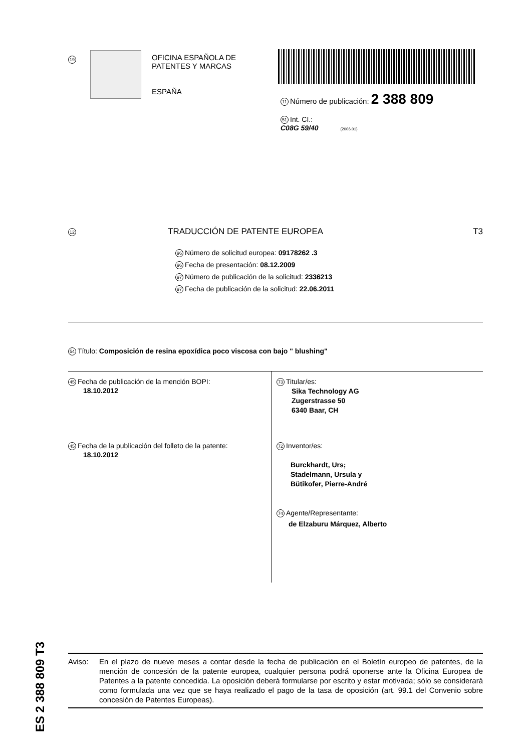19
OFICINA ESPAÑOLA DE
PATENTES Y MARCAS
ESPAÑA
11 Número de publicación: 2 388 809
51 Int. CI.:
C08G 59/40 (2006.01)
12 TRADUCCIÓN DE PATENTE EUROPEA T3
96 Número de solicitud europea: 09178262 .3
96 Fecha de presentación: 08.12.2009
97 Número de publicación de la solicitud: 2336213
97 Fecha de publicación de la solicitud: 22.06.2011
54 Título: Composición de resina epoxídica poco viscosa con bajo " blushing"
45 Fecha de publicación de la mención BOPI:
18.10.2012
45 Fecha de la publicación del folleto de la patente:
18.10.2012
73 Titular/es:
Sika Technology AG
Zugerstrasse 50
6340 Baar, CH
72 Inventor/es:
Burckhardt, Urs;
Stadelmann, Ursula y
Bütikofer, Pierre-André
74 Agente/Representante:
de Elzaburu Márquez, Alberto
ES 2 388 809 T3
Aviso: En el plazo de nueve meses a contar desde la fecha de publicación en el Boletín europeo de patentes, de la mención de concesión de la patente europea, cualquier persona podrá oponerse ante la Oficina Europea de Patentes a la patente concedida. La oposición deberá formularse por escrito y estar motivada; sólo se considerará como formulada una vez que se haya realizado el pago de la tasa de oposición (art. 99.1 del Convenio sobre concesión de Patentes Europeas).